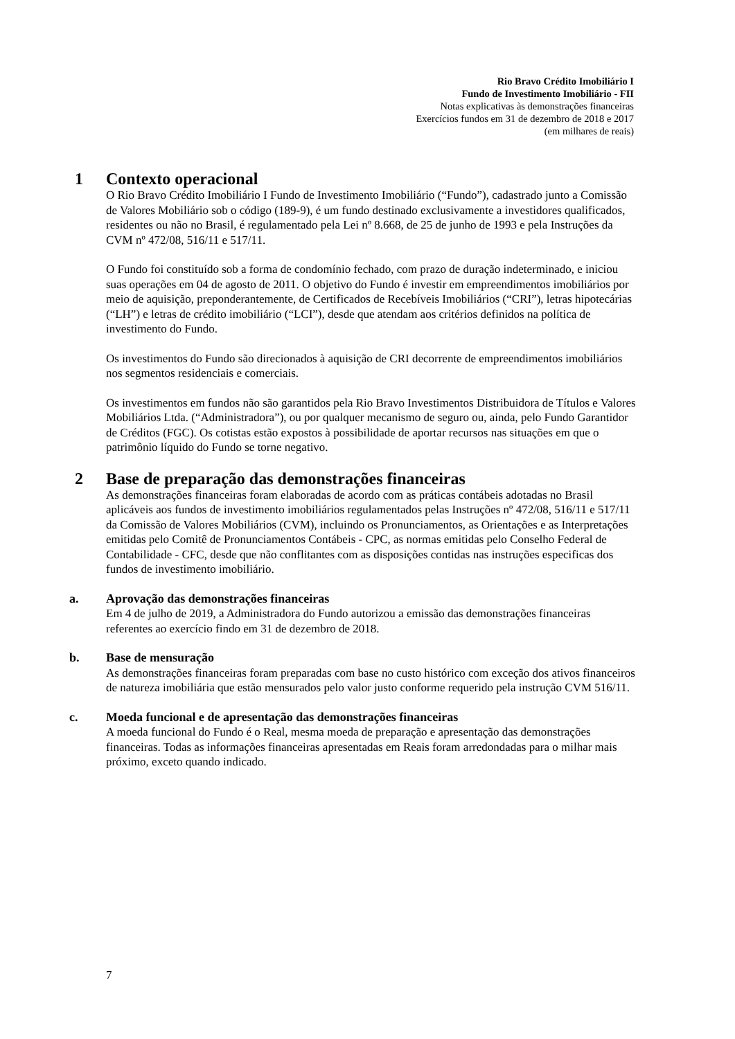Rio Bravo Crédito Imobiliário I
Fundo de Investimento Imobiliário - FII
Notas explicativas às demonstrações financeiras
Exercícios fundos em 31 de dezembro de 2018 e 2017
(em milhares de reais)
1 Contexto operacional
O Rio Bravo Crédito Imobiliário I Fundo de Investimento Imobiliário (“Fundo”), cadastrado junto a Comissão de Valores Mobiliário sob o código (189-9), é um fundo destinado exclusivamente a investidores qualificados, residentes ou não no Brasil, é regulamentado pela Lei nº 8.668, de 25 de junho de 1993 e pela Instruções da CVM nº 472/08, 516/11 e 517/11.
O Fundo foi constituído sob a forma de condomínio fechado, com prazo de duração indeterminado, e iniciou suas operações em 04 de agosto de 2011. O objetivo do Fundo é investir em empreendimentos imobiliários por meio de aquisição, preponderantemente, de Certificados de Recebíveis Imobiliários (“CRI”), letras hipotecárias (“LH”) e letras de crédito imobiliário (“LCI”), desde que atendam aos critérios definidos na política de investimento do Fundo.
Os investimentos do Fundo são direcionados à aquisição de CRI decorrente de empreendimentos imobiliários nos segmentos residenciais e comerciais.
Os investimentos em fundos não são garantidos pela Rio Bravo Investimentos Distribuidora de Títulos e Valores Mobiliários Ltda. (“Administradora”), ou por qualquer mecanismo de seguro ou, ainda, pelo Fundo Garantidor de Créditos (FGC). Os cotistas estão expostos à possibilidade de aportar recursos nas situações em que o patrimônio líquido do Fundo se torne negativo.
2 Base de preparação das demonstrações financeiras
As demonstrações financeiras foram elaboradas de acordo com as práticas contábeis adotadas no Brasil aplicáveis aos fundos de investimento imobiliários regulamentados pelas Instruções nº 472/08, 516/11 e 517/11 da Comissão de Valores Mobiliários (CVM), incluindo os Pronunciamentos, as Orientações e as Interpretações emitidas pelo Comitê de Pronunciamentos Contábeis - CPC, as normas emitidas pelo Conselho Federal de Contabilidade - CFC, desde que não conflitantes com as disposições contidas nas instruções especificas dos fundos de investimento imobiliário.
a. Aprovação das demonstrações financeiras
Em 4 de julho de 2019, a Administradora do Fundo autorizou a emissão das demonstrações financeiras referentes ao exercício findo em 31 de dezembro de 2018.
b. Base de mensuração
As demonstrações financeiras foram preparadas com base no custo histórico com exceção dos ativos financeiros de natureza imobiliária que estão mensurados pelo valor justo conforme requerido pela instrução CVM 516/11.
c. Moeda funcional e de apresentação das demonstrações financeiras
A moeda funcional do Fundo é o Real, mesma moeda de preparação e apresentação das demonstrações financeiras. Todas as informações financeiras apresentadas em Reais foram arredondadas para o milhar mais próximo, exceto quando indicado.
7